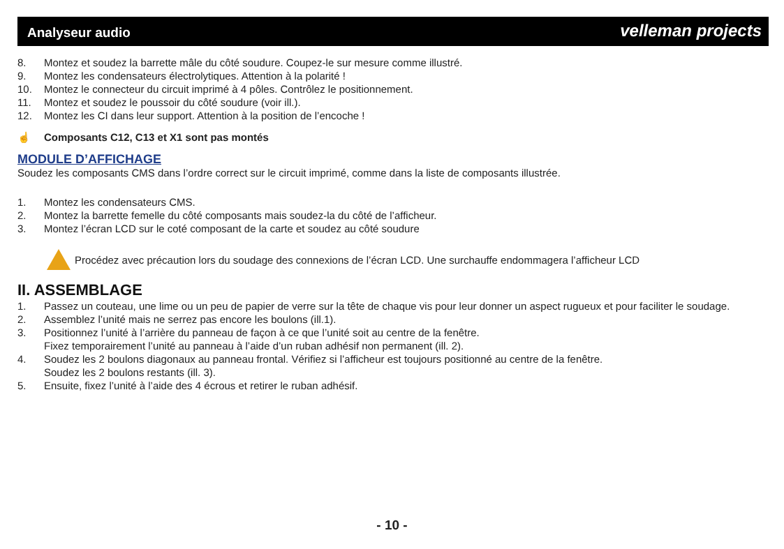Analyseur audio
velleman projects
8. Montez et soudez la barrette mâle du côté soudure. Coupez-le sur mesure comme illustré.
9. Montez les condensateurs électrolytiques. Attention à la polarité !
10. Montez le connecteur du circuit imprimé à 4 pôles. Contrôlez le positionnement.
11. Montez et soudez le poussoir du côté soudure (voir ill.).
12. Montez les CI dans leur support. Attention à la position de l’encoche !
☝ Composants C12, C13 et X1 sont pas montés
MODULE D’AFFICHAGE
Soudez les composants CMS dans l’ordre correct sur le circuit imprimé, comme dans la liste de composants illustrée.
1. Montez les condensateurs CMS.
2. Montez la barrette femelle du côté composants mais soudez-la du côté de l’afficheur.
3. Montez l’écran LCD sur le coté composant de la carte et soudez au côté soudure
Procédez avec précaution lors du soudage des connexions de l’écran LCD. Une surchauffe endommagera l’afficheur LCD
II. ASSEMBLAGE
1. Passez un couteau, une lime ou un peu de papier de verre sur la tête de chaque vis pour leur donner un aspect rugueux et pour faciliter le soudage.
2. Assemblez l’unité mais ne serrez pas encore les boulons (ill.1).
3. Positionnez l’unité à l’arrière du panneau de façon à ce que l’unité soit au centre de la fenêtre.
Fixez temporairement l’unité au panneau à l’aide d’un ruban adhésif non permanent (ill. 2).
4. Soudez les 2 boulons diagonaux au panneau frontal. Vérifiez si l’afficheur est toujours positionné au centre de la fenêtre.
Soudez les 2 boulons restants (ill. 3).
5. Ensuite, fixez l’unité à l’aide des 4 écrous et retirer le ruban adhésif.
- 10 -